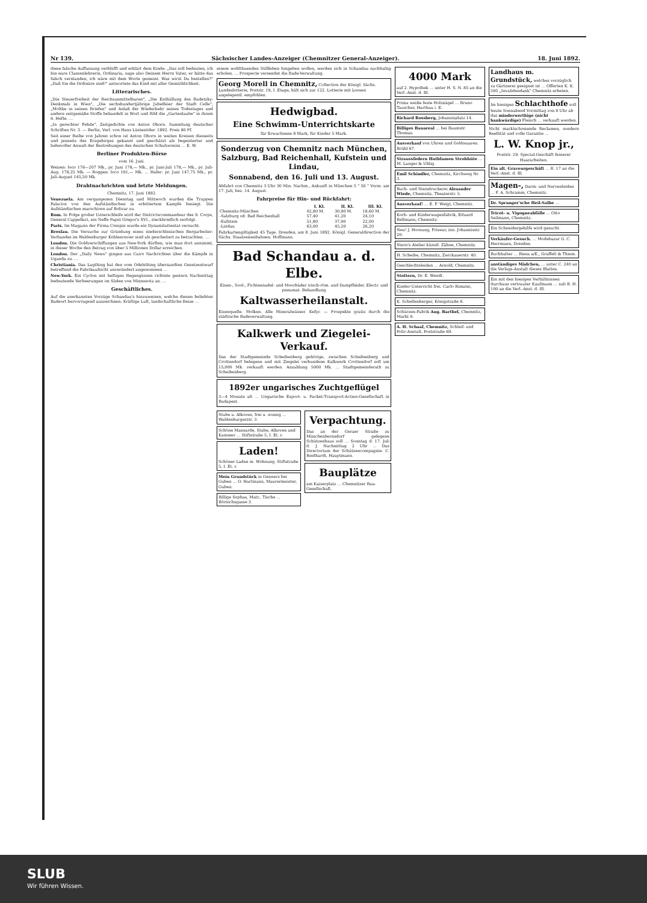Nr 139. Sächsischer Landes-Anzeiger (Chemnitzer General-Anzeiger). 18. Juni 1892.
diese falsche Auffassung verblüfft und erklärt dem Kinde: „Das soll bedeuten, ich bin eure Classenlehrerin, Ordinaria, sage also Deinem Herrn Vater, er hätte das falsch verstanden, ich wäre mit dem Worte gemeint. Was wirst Du bestellen?" „Daß Sie die Ordinäre sind!" antwortete das Kind mit aller Gemüthlichkeit.
Litterarisches.
„Die Steuerfreiheit der Reichsunmittelbaren", „Die Enthüllung des Radetzky-Denkmals in Wien", „Die sechshundertjährige Jubelfeier der Stadt Celle", „Moltke in seinen Briefen" und Anlaß der Wiederkehr seines Todestages und andere zeitgemäße Stoffe behandelt in Wort und Bild die „Gartenlaube" in ihrem 6. Hefte. …
„In gerechter Fehde", Zeitgedichte von Anton Ohorn. Sammlung deutscher Schriften Nr. 3. — Berlin, Verl. von Hans Lüstenöder. 1892. Preis 80 Pf.
Seit einer Reihe von Jahren schon ist Anton Ohorn in weiten Kreisen diesseits und jenseits des Erzgebirges gekannt und geschätzt als begeisterter und liebevoller Anwalt der Bestrebungen des deutschen Schulvereins … E. W.
Berliner Produkten-Börse
vom 16. Juni.
Weizen: loco 176—207 Mk., pr. Juni 178,— Mk., pr. Juni-Juli 178,— Mk., pr. Juli-Aug. 178,25 Mk. — Roggen: loco 191,— Mk. … Hafer: pr. Juni 147,75 Mk., pr. Juli-August 145,50 Mk.
Drahtnachrichten und letzte Meldungen.
Chemnitz, 17. Juni 1892.
Venezuela. Am vergangenen Dienstag und Mittwoch wurden die Truppen Palacios von den Aufständischen in erbittertem Kampfe besiegt. Die Aufständischen marschiren auf Bolivar zu.
Rom. In Folge großer Unterschleife wird der Districtscommandeur des 9. Corps, General Cappellari, ein Neffe Papst Gregor's XVI., steckbrieflich verfolgt.
Paris. Im Magazin der Firma Crespin wurde ein Dynamitattentat versucht.
Breslau. Die Versuche zur Gründung eines niederschlesischen Bergarbeiter-Verbandes im Waldenburger Kohlenrevier sind als gescheitert zu betrachten. …
London. Die Goldverschiffungen aus New-York dürften, wie man dort annimmt, in dieser Woche den Betrag von über 5 Millionen Dollar erreichen.
London. Der „Daily News" gingen aus Cairo Nachrichten über die Kämpfe in Uganda zu. …
Christiania. Das Lagthing hat den vom Odelsthing übersandten Gesetzentwurf betreffend die Fabrikaufsicht unverändert angenommen …
New-York. Ein Cyclon mit heftigen Regengüssen richtete gestern Nachmittag bedeutende Verheerungen im Süden von Minnesota an. …
Geschäftliches.
Auf die anerkannten Vorzüge Schandau's hinzuweisen, welche diesen beliebten Badeort hervorragend auszeichnen: Kräftige Luft, landschaftliche Reize …
einem wohlthuenden Stillleben hingeben wollen, werden sich in Schandau nachhaltig erholen. … Prospecte versendet die Bade-Verwaltung.
Georg Morell in Chemnitz, Collection der Königl. Sächs. Landeslotterie, Poststr. 19, I. Etage, hält sich zur 122. Lotterie mit Loosen angelegentl. empfohlen.
Hedwigbad.
Eine Schwimm-Unterrichtskarte
für Erwachsene 8 Mark, für Kinder 5 Mark.
Sonderzug von Chemnitz nach München, Salzburg, Bad Reichenhall, Kufstein und Lindau,
Sonnabend, den 16. Juli und 13. August.
Abfahrt von Chemnitz 3 Uhr 30 Min. Nachm., Ankunft in München 5 " 50 " Vorm. am 17. Juli, bez. 14. August.
Fahrpreise für Hin- und Rückfahrt:
| | I. Kl. | II. Kl. | III. Kl. |
| --- | --- | --- | --- |
| Chemnitz-München | 42,80 M. | 30,90 M. | 18,60 M. |
| -Salzburg od. Bad Reichenhall | 57,40 | 41,20 | 24,10 |
| -Kufstein | 51,80 | 37,00 | 22,00 |
| -Lindau | 63,00 | 45,20 | 26,20 |
Fahrkartengiltigkeit 45 Tage. Dresden, am 8. Juni 1892. Königl. Generaldirection der Sächs. Staatseisenbahnen. Hoffmann.
Bad Schandau a. d. Elbe.
Eisen-, Sool-, Fichtennadel- und Moorbäder irisch-röm. und Dampfbäder. Electr. und pneumat. Behandlung
Kaltwasserheilanstalt.
Eisenquelle. Molken. Alle Mineralwässer. Kefyr. — Prospekte gratis durch die städtische Badeverwaltung.
Kalkwerk und Ziegelei-Verkauf.
Das der Stadtgemeinde Scheibenberg gehörige, zwischen Scheibenberg und Crottendorf belegene und mit Ziegelei verbundene Kalkwerk Crottendorf soll um 15,000 Mk. verkauft werden. Anzahlung 5000 Mk. … Stadtgemeinderath zu Scheibenberg.
1892er ungarisches Zuchtgeflügel
3—4 Monate alt … Ungarische Export- u. Packet-Transport-Actien-Gesellschaft in Budapest.
Stube u. Alkoven, frei u. sonnig … Waldenburgerstr. 3.
Schöne Mansarde, Stube, Alkoven und Kammer … Stiftstraße 5, I. Et. r.
Laden!
Schöner Laden m. Wohnung. Stiftstraße 5, I. Et. r.
Mein Grundstück in Genners bei Guben … O. Hartmann, Maurermeister, Guben.
Billige Sophas, Matr., Tische … Börnichsgasse 3.
Verpachtung.
Das an der Geraer Straße zu Münchenbernsdorf gelegene Schützenhaus soll … Sonntag d. 17. Juli d. J. Nachmittag 2 Uhr … Das Directorium der Schützencompagnie. C. Reidhardt, Hauptmann.
Bauplätze
am Kaiserplatz … Chemnitzer Bau-Gesellschaft.
4000 Mark
auf 2. Hypothek … unter H. S. N. 85 an die Verl.-Anst. d. Bl.
Prima weiße feste Holznägel … Bruno Tauscher, Harthau i. E.
Richard Rossberg, Johannisplatz 14.
Billiges Bauareal … bei Baumstr. Thomas.
Ausverkauf von Uhren und Goldwaaren. Brühl 67.
Straussfedern Hutblumen Strohhüte … M. Langer & Uhlig.
Emil Schindler, Chemnitz, Kirchweg Nr. 3.
Buch- und Steindruckerei Alexander Wiede, Chemnitz, Theaterstr. 5.
Ausverkauf! … E. F. Weigt, Chemnitz.
Korb- und Kinderwagenfabrik, Eduard Bellmann, Chemnitz.
Neu! J. Hornung, Friseur, inn. Johannisstr. 20.
Stern's Atelier künstl. Zähne, Chemnitz.
H. Scheibe, Chemnitz, Zwickauerstr. 40.
Geschlechtsleiden … Arnold, Chemnitz.
Stottern, Dr. E. Wendt.
Kinder-Unterricht frei. Carlo Rimatei, Chemnitz.
K. Schellenberger, Königstraße 8.
Schürzen-Fabrik Aug. Barthel, Chemnitz, Markt 9.
A. H. Schaaf, Chemnitz, Schleif- und Polir-Anstalt, Poststraße 69.
Landhaus m. Grundstück, welches vorzüglich zu Gärtnerei geeignet ist … Offerten K. K. 595 „Invalidendank" Chemnitz erbeten.
Im hiesigen Schlachthofe soll heute Sonnabend Vormittag von 8 Uhr ab das minderwerthige (nicht bankwürdige) Fleisch … verkauft werden.
Nicht marktschreiende Reclamen, sondern Reellität und volle Garantie …
L. W. Knop jr.,
Poststr. 29. Special-Geschäft feinerer Haararbeiten.
Ein alt. Graveurgeschäft … R. 17 an die Verl.-Anst. d. Bl.
Magen-, Darm- und Nervenleiden … F. A. Schramm, Chemnitz.
Dr. Spranger'sche Heil-Salbe …
Tricot- u. Vigogneabfälle … Otto Seilmann, Chemnitz.
Ein Schneidergehilfe wird gesucht.
Verkäufer-Gesuch. … Modebazar G. C. Herrmann, Dresden.
Buchhalter … Riesa a/E., Graffelt & Thiem.
anständiges Mädchen, … unter C. 240 an die Verlags-Anstalt dieses Blattes.
Ein mit den hiesigen Verhältnissen durchaus vertrauter Kaufmann … sub B. H. 100 an die Verl.-Anst. d. Bl.
SLUB
Wir führen Wissen.